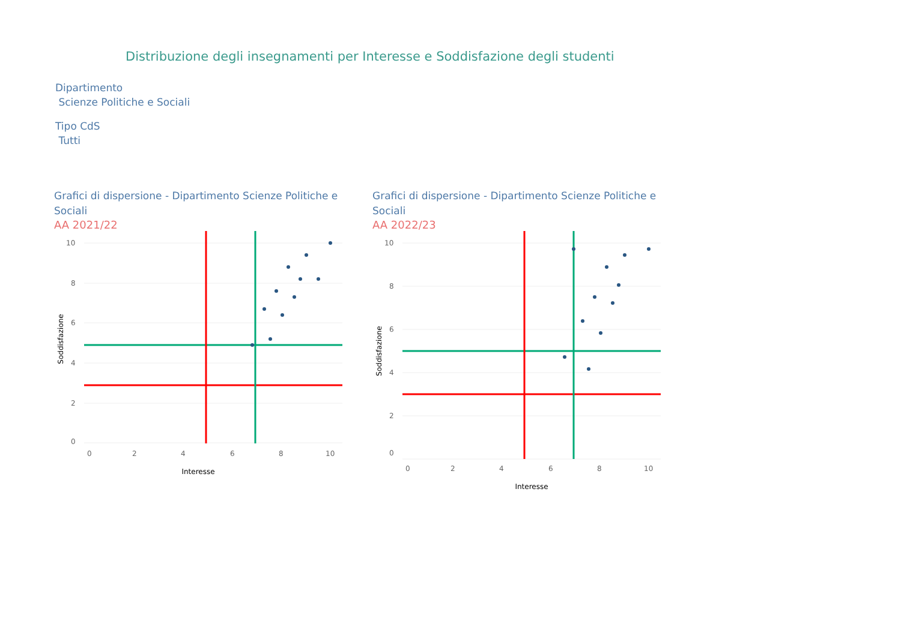Distribuzione degli insegnamenti per Interesse e Soddisfazione degli studenti
Dipartimento
Scienze Politiche e Sociali
Tipo CdS
Tutti
Grafici di dispersione - Dipartimento Scienze Politiche e Sociali
AA 2021/22
10
8
6
4
2
0
0
2
4
6
8
10
Interesse
Soddisfazione
Grafici di dispersione - Dipartimento Scienze Politiche e Sociali
AA 2022/23
10
8
6
4
2
0
0
2
4
6
8
10
Interesse
Soddisfazione